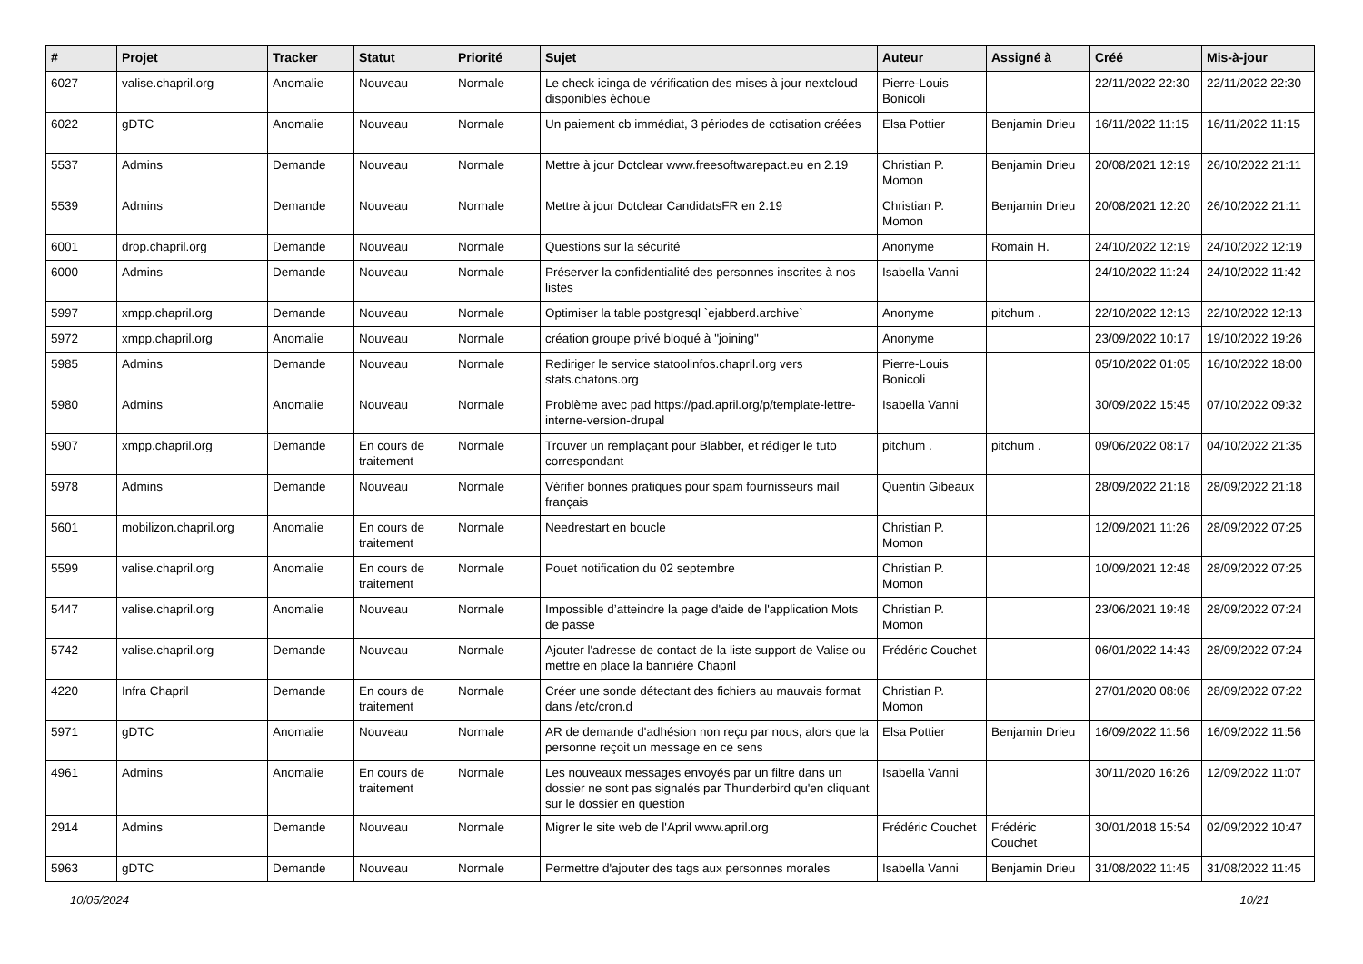| # | Projet | Tracker | Statut | Priorité | Sujet | Auteur | Assigné à | Créé | Mis-à-jour |
| --- | --- | --- | --- | --- | --- | --- | --- | --- | --- |
| 6027 | valise.chapril.org | Anomalie | Nouveau | Normale | Le check icinga de vérification des mises à jour nextcloud disponibles échoue | Pierre-Louis Bonicoli | | 22/11/2022 22:30 | 22/11/2022 22:30 |
| 6022 | gDTC | Anomalie | Nouveau | Normale | Un paiement cb immédiat, 3 périodes de cotisation créées | Elsa Pottier | Benjamin Drieu | 16/11/2022 11:15 | 16/11/2022 11:15 |
| 5537 | Admins | Demande | Nouveau | Normale | Mettre à jour Dotclear www.freesoftwarepact.eu en 2.19 | Christian P. Momon | Benjamin Drieu | 20/08/2021 12:19 | 26/10/2022 21:11 |
| 5539 | Admins | Demande | Nouveau | Normale | Mettre à jour Dotclear CandidatsFR en 2.19 | Christian P. Momon | Benjamin Drieu | 20/08/2021 12:20 | 26/10/2022 21:11 |
| 6001 | drop.chapril.org | Demande | Nouveau | Normale | Questions sur la sécurité | Anonyme | Romain H. | 24/10/2022 12:19 | 24/10/2022 12:19 |
| 6000 | Admins | Demande | Nouveau | Normale | Préserver la confidentialité des personnes inscrites à nos listes | Isabella Vanni | | 24/10/2022 11:24 | 24/10/2022 11:42 |
| 5997 | xmpp.chapril.org | Demande | Nouveau | Normale | Optimiser la table postgresql `ejabberd.archive` | Anonyme | pitchum . | 22/10/2022 12:13 | 22/10/2022 12:13 |
| 5972 | xmpp.chapril.org | Anomalie | Nouveau | Normale | création groupe privé bloqué à "joining" | Anonyme | | 23/09/2022 10:17 | 19/10/2022 19:26 |
| 5985 | Admins | Demande | Nouveau | Normale | Rediriger le service statoolinfos.chapril.org vers stats.chatons.org | Pierre-Louis Bonicoli | | 05/10/2022 01:05 | 16/10/2022 18:00 |
| 5980 | Admins | Anomalie | Nouveau | Normale | Problème avec pad https://pad.april.org/p/template-lettre-interne-version-drupal | Isabella Vanni | | 30/09/2022 15:45 | 07/10/2022 09:32 |
| 5907 | xmpp.chapril.org | Demande | En cours de traitement | Normale | Trouver un remplaçant pour Blabber, et rédiger le tuto correspondant | pitchum . | pitchum . | 09/06/2022 08:17 | 04/10/2022 21:35 |
| 5978 | Admins | Demande | Nouveau | Normale | Vérifier bonnes pratiques pour spam fournisseurs mail français | Quentin Gibeaux | | 28/09/2022 21:18 | 28/09/2022 21:18 |
| 5601 | mobilizon.chapril.org | Anomalie | En cours de traitement | Normale | Needrestart en boucle | Christian P. Momon | | 12/09/2021 11:26 | 28/09/2022 07:25 |
| 5599 | valise.chapril.org | Anomalie | En cours de traitement | Normale | Pouet notification du 02 septembre | Christian P. Momon | | 10/09/2021 12:48 | 28/09/2022 07:25 |
| 5447 | valise.chapril.org | Anomalie | Nouveau | Normale | Impossible d’atteindre la page d'aide de l'application Mots de passe | Christian P. Momon | | 23/06/2021 19:48 | 28/09/2022 07:24 |
| 5742 | valise.chapril.org | Demande | Nouveau | Normale | Ajouter l'adresse de contact de la liste support de Valise ou mettre en place la bannière Chapril | Frédéric Couchet | | 06/01/2022 14:43 | 28/09/2022 07:24 |
| 4220 | Infra Chapril | Demande | En cours de traitement | Normale | Créer une sonde détectant des fichiers au mauvais format dans /etc/cron.d | Christian P. Momon | | 27/01/2020 08:06 | 28/09/2022 07:22 |
| 5971 | gDTC | Anomalie | Nouveau | Normale | AR de demande d'adhésion non reçu par nous, alors que la personne reçoit un message en ce sens | Elsa Pottier | Benjamin Drieu | 16/09/2022 11:56 | 16/09/2022 11:56 |
| 4961 | Admins | Anomalie | En cours de traitement | Normale | Les nouveaux messages envoyés par un filtre dans un dossier ne sont pas signalés par Thunderbird qu'en cliquant sur le dossier en question | Isabella Vanni | | 30/11/2020 16:26 | 12/09/2022 11:07 |
| 2914 | Admins | Demande | Nouveau | Normale | Migrer le site web de l'April www.april.org | Frédéric Couchet | Frédéric Couchet | 30/01/2018 15:54 | 02/09/2022 10:47 |
| 5963 | gDTC | Demande | Nouveau | Normale | Permettre d'ajouter des tags aux personnes morales | Isabella Vanni | Benjamin Drieu | 31/08/2022 11:45 | 31/08/2022 11:45 |
10/05/2024 10/21